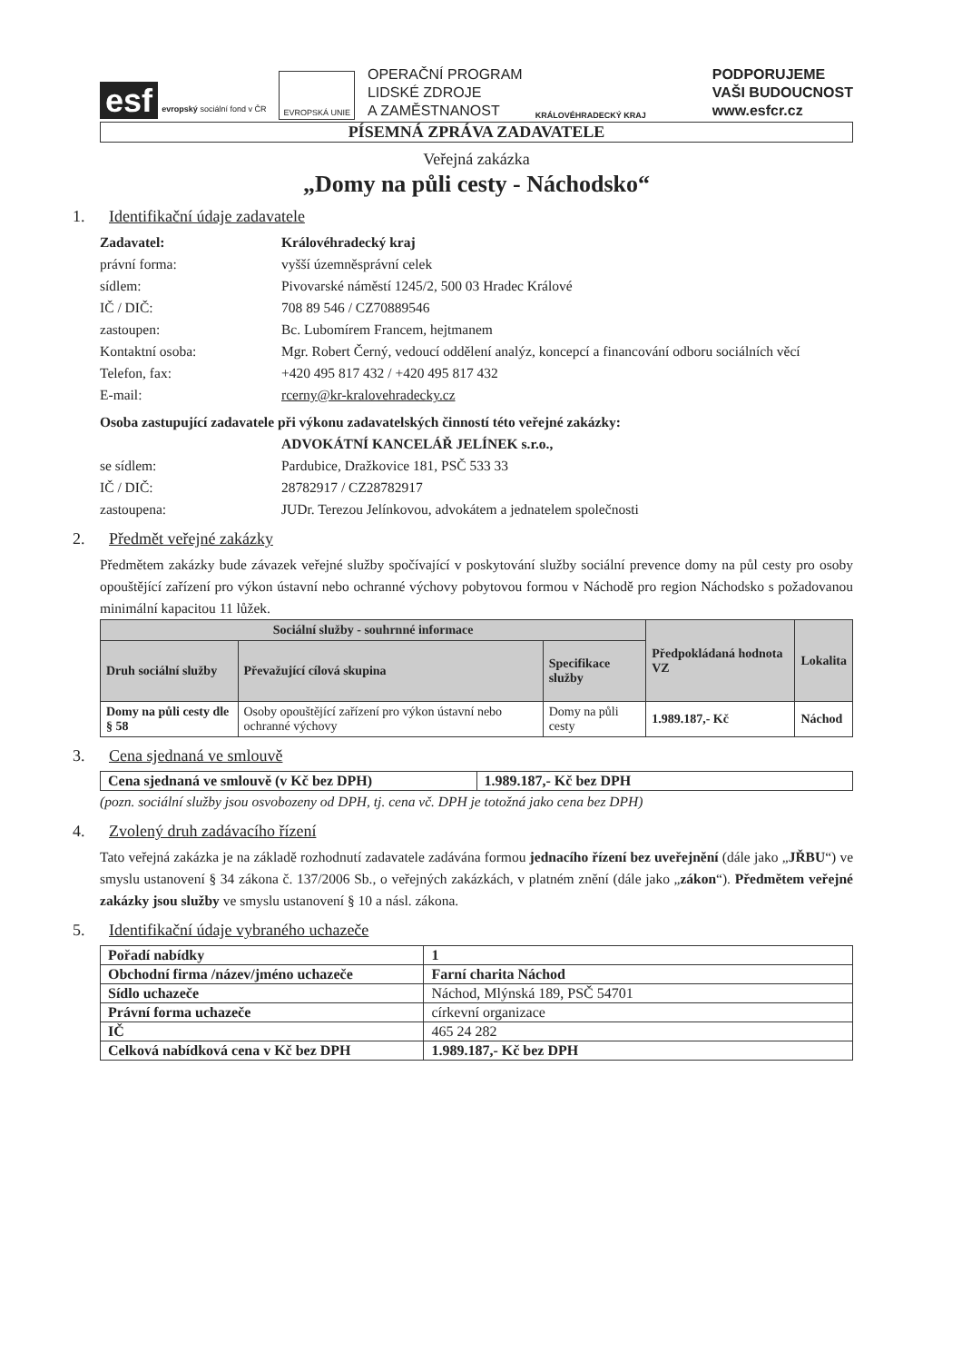esf evropský sociální fond v ČR
EVROPSKÁ UNIE
OPERAČNÍ PROGRAM
LIDSKÉ ZDROJE
A ZAMĚSTNANOST
KRÁLOVÉHRADECKÝ KRAJ
PODPORUJEME
VAŠI BUDOUCNOST
www.esfcr.cz
PÍSEMNÁ ZPRÁVA ZADAVATELE
Veřejná zakázka
„Domy na půli cesty - Náchodsko“
1. Identifikační údaje zadavatele
Zadavatel: Královéhradecký kraj právní forma: vyšší územněsprávní celek sídlem: Pivovarské náměstí 1245/2, 500 03 Hradec Králové IČ / DIČ: 708 89 546 / CZ70889546 zastoupen: Bc. Lubomírem Francem, hejtmanem Kontaktní osoba: Mgr. Robert Černý, vedoucí oddělení analýz, koncepcí a financování odboru sociálních věcí Telefon, fax: +420 495 817 432 / +420 495 817 432 E-mail: rcerny@kr-kralovehradecky.cz
Osoba zastupující zadavatele při výkonu zadavatelských činností této veřejné zakázky:
ADVOKÁTNÍ KANCELÁŘ JELÍNEK s.r.o., se sídlem: Pardubice, Dražkovice 181, PSČ 533 33 IČ / DIČ: 28782917 / CZ28782917 zastoupena: JUDr. Terezou Jelínkovou, advokátem a jednatelem společnosti
2. Předmět veřejné zakázky
Předmětem zakázky bude závazek veřejné služby spočívající v poskytování služby sociální prevence domy na půl cesty pro osoby opouštějící zařízení pro výkon ústavní nebo ochranné výchovy pobytovou formou v Náchodě pro region Náchodsko s požadovanou minimální kapacitou 11 lůžek.
| Sociální služby - souhrnné informace | | | Předpokládaná hodnota VZ | Lokalita |
| --- | --- | --- | --- | --- |
| Druh sociální služby | Převažující cílová skupina | Specifikace služby | | |
| Domy na půli cesty dle § 58 | Osoby opouštějící zařízení pro výkon ústavní nebo ochranné výchovy | Domy na půli cesty | 1.989.187,- Kč | Náchod |
3. Cena sjednaná ve smlouvě
| Cena sjednaná ve smlouvě (v Kč bez DPH) | 1.989.187,- Kč bez DPH |
(pozn. sociální služby jsou osvobozeny od DPH, tj. cena vč. DPH je totožná jako cena bez DPH)
4. Zvolený druh zadávacího řízení
Tato veřejná zakázka je na základě rozhodnutí zadavatele zadávána formou jednacího řízení bez uveřejnění (dále jako „JŘBU“) ve smyslu ustanovení § 34 zákona č. 137/2006 Sb., o veřejných zakázkách, v platném znění (dále jako „zákon“). Předmětem veřejné zakázky jsou služby ve smyslu ustanovení § 10 a násl. zákona.
5. Identifikační údaje vybraného uchazeče
| Pořadí nabídky | 1 |
| Obchodní firma /název/jméno uchazeče | Farní charita Náchod |
| Sídlo uchazeče | Náchod, Mlýnská 189, PSČ 54701 |
| Právní forma uchazeče | církevní organizace |
| IČ | 465 24 282 |
| Celková nabídková cena v Kč bez DPH | 1.989.187,- Kč bez DPH |